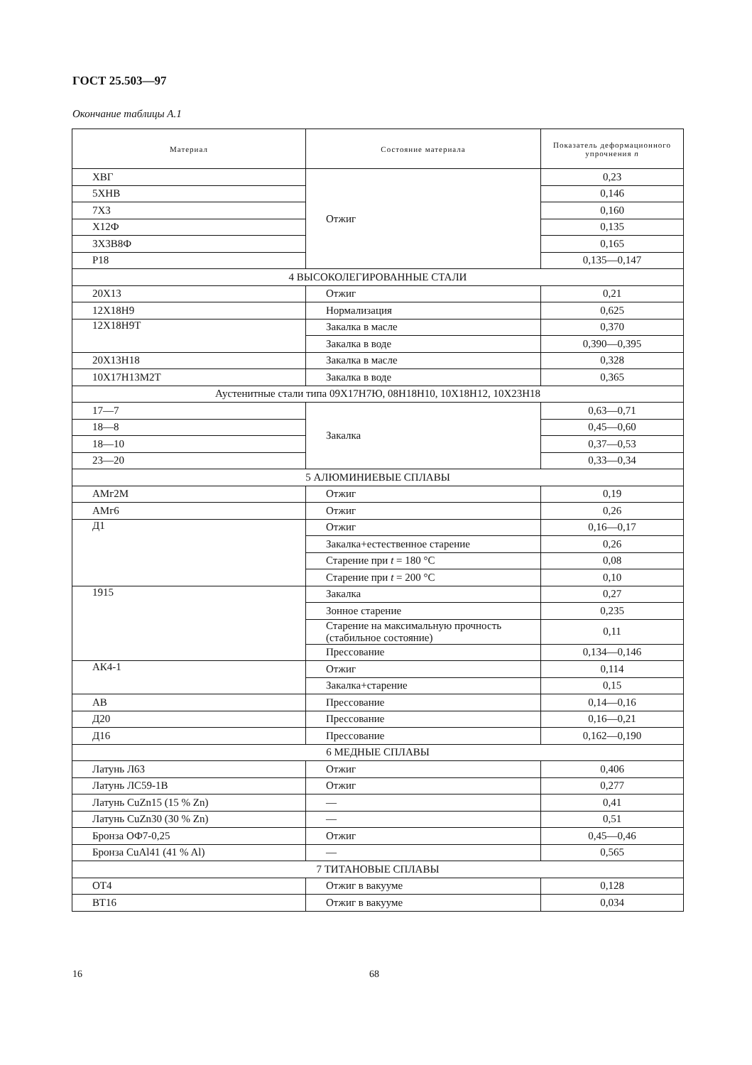ГОСТ 25.503—97
Окончание таблицы А.1
| Материал | Состояние материала | Показатель деформационного упрочнения n |
| --- | --- | --- |
| ХВГ | Отжиг | 0,23 |
| 5ХНВ | | 0,146 |
| 7Х3 | | 0,160 |
| Х12Ф | | 0,135 |
| 3Х3В8Ф | | 0,165 |
| Р18 | | 0,135—0,147 |
| 4 ВЫСОКОЛЕГИРОВАННЫЕ СТАЛИ | | |
| 20Х13 | Отжиг | 0,21 |
| 12Х18Н9 | Нормализация | 0,625 |
| 12Х18Н9Т | Закалка в масле | 0,370 |
| | Закалка в воде | 0,390—0,395 |
| 20Х13Н18 | Закалка в масле | 0,328 |
| 10Х17Н13М2Т | Закалка в воде | 0,365 |
| Аустенитные стали типа 09Х17Н7Ю, 08Н18Н10, 10Х18Н12, 10Х23Н18 | | |
| 17—7 | Закалка | 0,63—0,71 |
| 18—8 | | 0,45—0,60 |
| 18—10 | | 0,37—0,53 |
| 23—20 | | 0,33—0,34 |
| 5 АЛЮМИНИЕВЫЕ СПЛАВЫ | | |
| АМг2М | Отжиг | 0,19 |
| АМг6 | Отжиг | 0,26 |
| Д1 | Отжиг | 0,16—0,17 |
| | Закалка+естественное старение | 0,26 |
| | Старение при t = 180 °С | 0,08 |
| | Старение при t = 200 °С | 0,10 |
| 1915 | Закалка | 0,27 |
| | Зонное старение | 0,235 |
| | Старение на максимальную прочность (стабильное состояние) | 0,11 |
| | Прессование | 0,134—0,146 |
| АК4-1 | Отжиг | 0,114 |
| | Закалка+старение | 0,15 |
| АВ | Прессование | 0,14—0,16 |
| Д20 | Прессование | 0,16—0,21 |
| Д16 | Прессование | 0,162—0,190 |
| 6 МЕДНЫЕ СПЛАВЫ | | |
| Латунь Л63 | Отжиг | 0,406 |
| Латунь ЛС59-1В | Отжиг | 0,277 |
| Латунь CuZn15 (15 % Zn) | — | 0,41 |
| Латунь CuZn30 (30 % Zn) | — | 0,51 |
| Бронза ОФ7-0,25 | Отжиг | 0,45—0,46 |
| Бронза CuAl41 (41 % Al) | — | 0,565 |
| 7 ТИТАНОВЫЕ СПЛАВЫ | | |
| ОТ4 | Отжиг в вакууме | 0,128 |
| ВТ16 | Отжиг в вакууме | 0,034 |
16 68